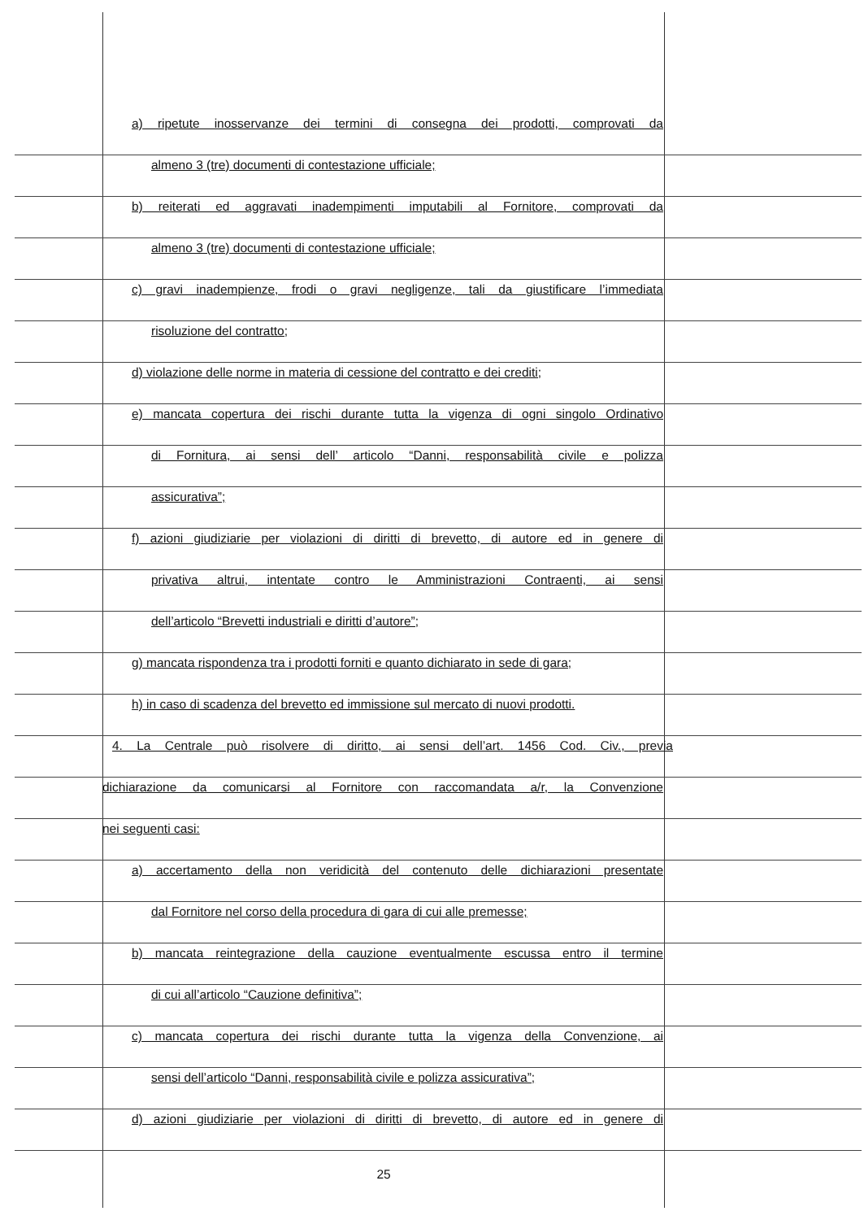a) ripetute inosservanze dei termini di consegna dei prodotti, comprovati da
almeno 3 (tre) documenti di contestazione ufficiale;
b) reiterati ed aggravati inadempimenti imputabili al Fornitore, comprovati da
almeno 3 (tre) documenti di contestazione ufficiale;
c) gravi inadempienze, frodi o gravi negligenze, tali da giustificare l’immediata
risoluzione del contratto;
d) violazione delle norme in materia di cessione del contratto e dei crediti;
e) mancata copertura dei rischi durante tutta la vigenza di ogni singolo Ordinativo
di Fornitura, ai sensi dell’ articolo “Danni, responsabilità civile e polizza
assicurativa”;
f) azioni giudiziarie per violazioni di diritti di brevetto, di autore ed in genere di
privativa altrui, intentate contro le Amministrazioni Contraenti, ai sensi
dell’articolo “Brevetti industriali e diritti d’autore”;
g) mancata rispondenza tra i prodotti forniti e quanto dichiarato in sede di gara;
h) in caso di scadenza del brevetto ed immissione sul mercato di nuovi prodotti.
4. La Centrale può risolvere di diritto, ai sensi dell’art. 1456 Cod. Civ., previa
dichiarazione da comunicarsi al Fornitore con raccomandata a/r, la Convenzione
nei seguenti casi:
a) accertamento della non veridicità del contenuto delle dichiarazioni presentate
dal Fornitore nel corso della procedura di gara di cui alle premesse;
b) mancata reintegrazione della cauzione eventualmente escussa entro il termine
di cui all’articolo “Cauzione definitiva”;
c) mancata copertura dei rischi durante tutta la vigenza della Convenzione, ai
sensi dell’articolo “Danni, responsabilità civile e polizza assicurativa”;
d) azioni giudiziarie per violazioni di diritti di brevetto, di autore ed in genere di
25